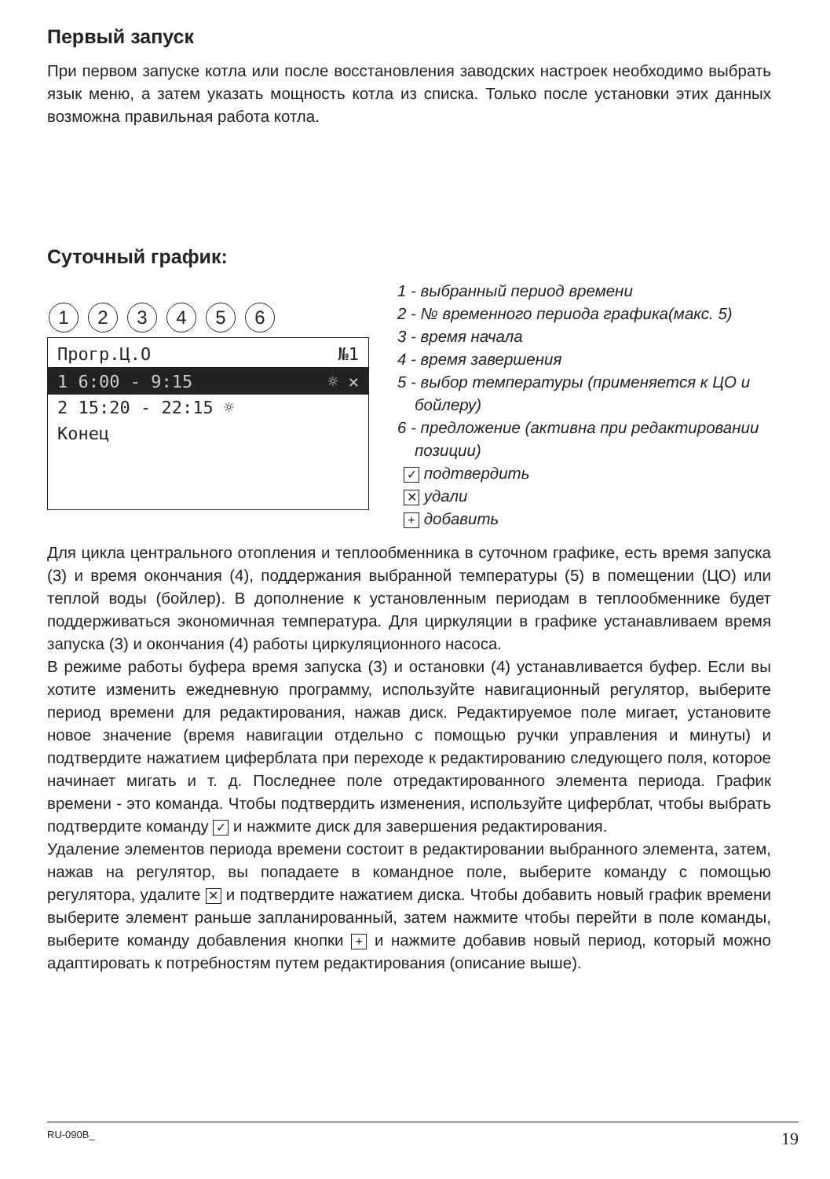Первый запуск
При первом запуске котла или после восстановления заводских настроек необходимо выбрать язык меню, а затем указать мощность котла из списка. Только после установки этих данных возможна правильная работа котла.
Суточный график:
123456
Прогр.Ц.О №1
1 6:00 - 9:15 ☼ ✕
2 15:20 - 22:15 ☼
Конец
1 - выбранный период времени
2 - № временного периода графика(макс. 5)
3 - время начала
4 - время завершения
5 - выбор температуры (применяется к ЦО и бойлеру)
6 - предложение (активна при редактировании позиции)
✓ подтвердить
✕ удали
+ добавить
Для цикла центрального отопления и теплообменника в суточном графике, есть время запуска (3) и время окончания (4), поддержания выбранной температуры (5) в помещении (ЦО) или теплой воды (бойлер). В дополнение к установленным периодам в теплообменнике будет поддерживаться экономичная температура. Для циркуляции в графике устанавливаем время запуска (3) и окончания (4) работы циркуляционного насоса.
В режиме работы буфера время запуска (3) и остановки (4) устанавливается буфер. Если вы хотите изменить ежедневную программу, используйте навигационный регулятор, выберите период времени для редактирования, нажав диск. Редактируемое поле мигает, установите новое значение (время навигации отдельно с помощью ручки управления и минуты) и подтвердите нажатием циферблата при переходе к редактированию следующего поля, которое начинает мигать и т. д. Последнее поле отредактированного элемента периода. График времени - это команда. Чтобы подтвердить изменения, используйте циферблат, чтобы выбрать подтвердите команду ✓ и нажмите диск для завершения редактирования.
Удаление элементов периода времени состоит в редактировании выбранного элемента, затем, нажав на регулятор, вы попадаете в командное поле, выберите команду с помощью регулятора, удалите ✕ и подтвердите нажатием диска. Чтобы добавить новый график времени выберите элемент раньше запланированный, затем нажмите чтобы перейти в поле команды, выберите команду добавления кнопки + и нажмите добавив новый период, который можно адаптировать к потребностям путем редактирования (описание выше).
RU-090B_ 19